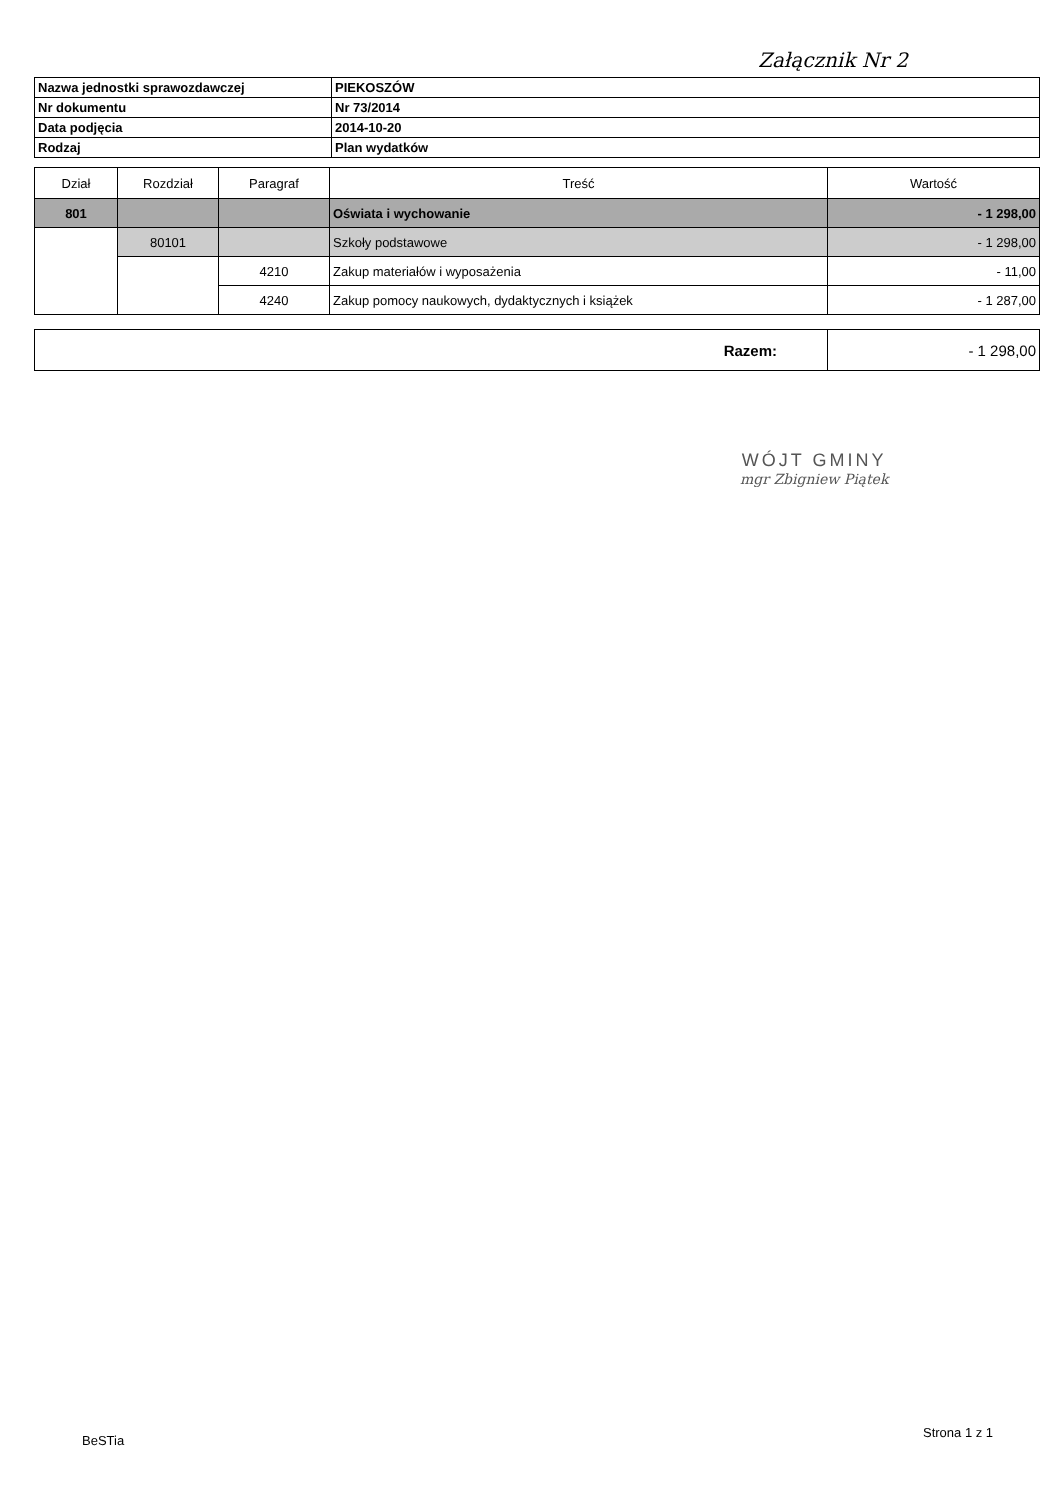Załącznik Nr 2
| Nazwa jednostki sprawozdawczej | PIEKOSZÓW |
| Nr dokumentu | Nr 73/2014 |
| Data podjęcia | 2014-10-20 |
| Rodzaj | Plan wydatków |
| Dział | Rozdział | Paragraf | Treść | Wartość |
| --- | --- | --- | --- | --- |
| 801 | | | Oświata i wychowanie | - 1 298,00 |
| | 80101 | | Szkoły podstawowe | - 1 298,00 |
| | | 4210 | Zakup materiałów i wyposażenia | - 11,00 |
| | | 4240 | Zakup pomocy naukowych, dydaktycznych i książek | - 1 287,00 |
| Razem: | - 1 298,00 |
WÓJT GMINY
mgr Zbigniew Piątek
BeSTia
Strona 1 z 1